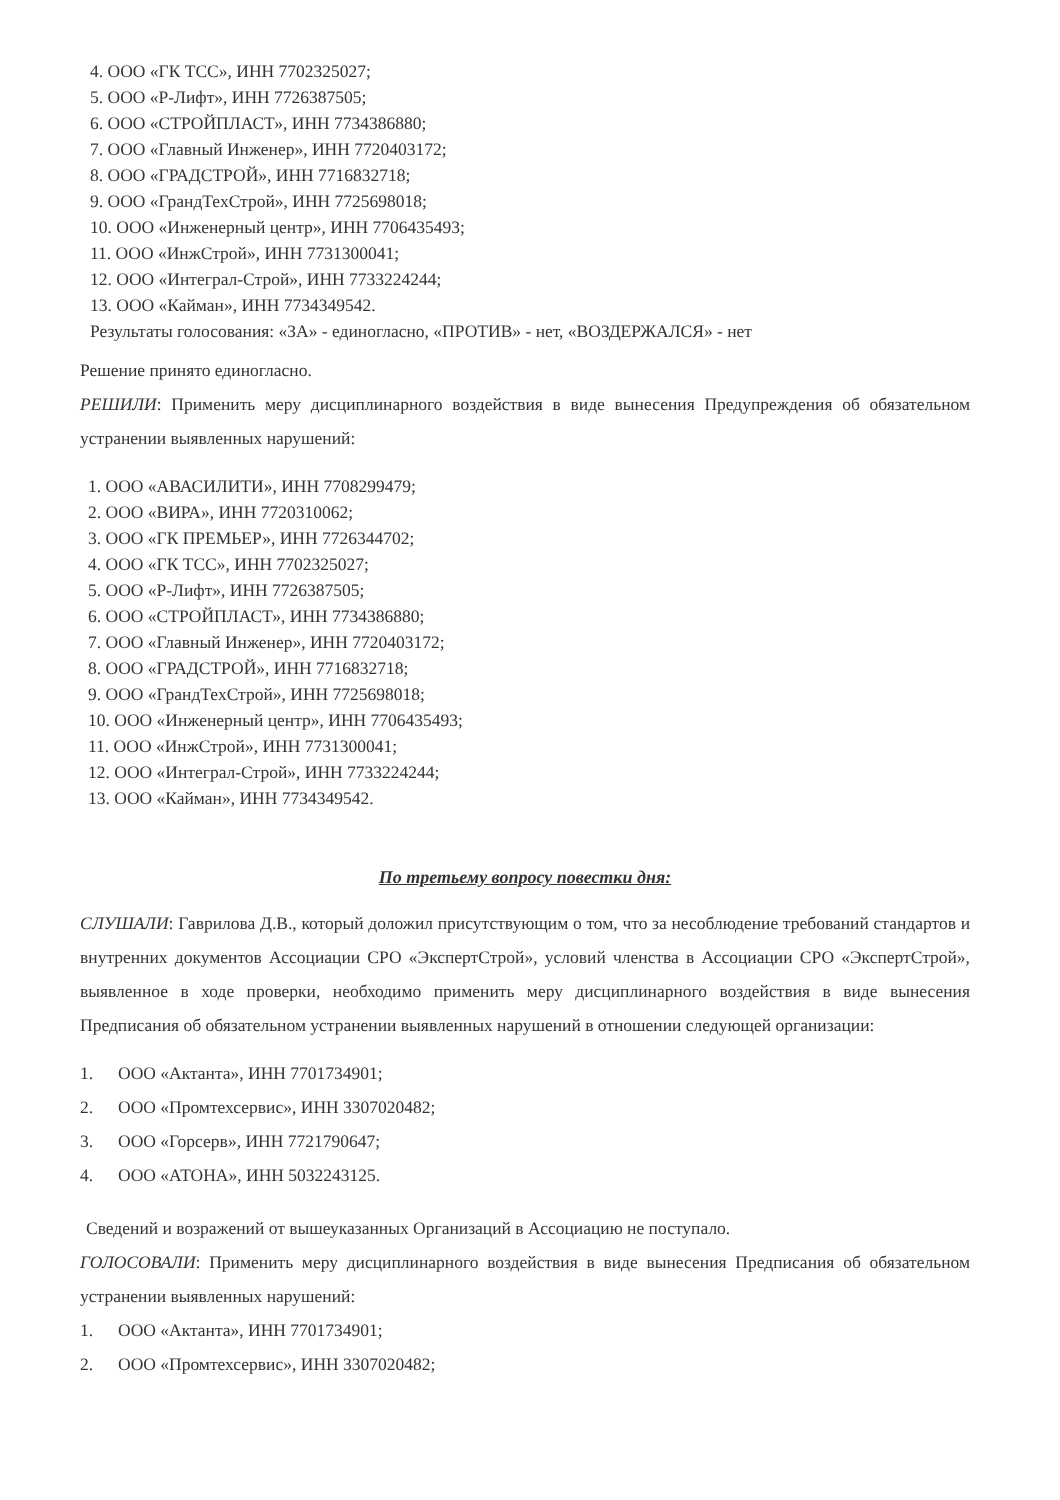4. ООО «ГК ТСС», ИНН 7702325027;
5. ООО «Р-Лифт», ИНН 7726387505;
6. ООО «СТРОЙПЛАСТ», ИНН 7734386880;
7. ООО «Главный Инженер», ИНН 7720403172;
8. ООО «ГРАДСТРОЙ», ИНН 7716832718;
9. ООО «ГрандТехСтрой», ИНН 7725698018;
10. ООО «Инженерный центр», ИНН 7706435493;
11. ООО «ИнжСтрой», ИНН 7731300041;
12. ООО «Интеграл-Строй», ИНН 7733224244;
13. ООО «Кайман», ИНН 7734349542.
Результаты голосования: «ЗА» - единогласно, «ПРОТИВ» - нет, «ВОЗДЕРЖАЛСЯ» - нет
Решение принято единогласно.
РЕШИЛИ: Применить меру дисциплинарного воздействия в виде вынесения Предупреждения об обязательном устранении выявленных нарушений:
1. ООО «АВАСИЛИТИ», ИНН 7708299479;
2. ООО «ВИРА», ИНН 7720310062;
3. ООО «ГК ПРЕМЬЕР», ИНН 7726344702;
4. ООО «ГК ТСС», ИНН 7702325027;
5. ООО «Р-Лифт», ИНН 7726387505;
6. ООО «СТРОЙПЛАСТ», ИНН 7734386880;
7. ООО «Главный Инженер», ИНН 7720403172;
8. ООО «ГРАДСТРОЙ», ИНН 7716832718;
9. ООО «ГрандТехСтрой», ИНН 7725698018;
10. ООО «Инженерный центр», ИНН 7706435493;
11. ООО «ИнжСтрой», ИНН 7731300041;
12. ООО «Интеграл-Строй», ИНН 7733224244;
13. ООО «Кайман», ИНН 7734349542.
По третьему вопросу повестки дня:
СЛУШАЛИ: Гаврилова Д.В., который доложил присутствующим о том, что за несоблюдение требований стандартов и внутренних документов Ассоциации СРО «ЭкспертСтрой», условий членства в Ассоциации СРО «ЭкспертСтрой», выявленное в ходе проверки, необходимо применить меру дисциплинарного воздействия в виде вынесения Предписания об обязательном устранении выявленных нарушений в отношении следующей организации:
1. ООО «Актанта», ИНН 7701734901;
2. ООО «Промтехсервис», ИНН 3307020482;
3. ООО «Горсерв», ИНН 7721790647;
4. ООО «АТОНА», ИНН 5032243125.
Сведений и возражений от вышеуказанных Организаций в Ассоциацию не поступало.
ГОЛОСОВАЛИ: Применить меру дисциплинарного воздействия в виде вынесения Предписания об обязательном устранении выявленных нарушений:
1. ООО «Актанта», ИНН 7701734901;
2. ООО «Промтехсервис», ИНН 3307020482;